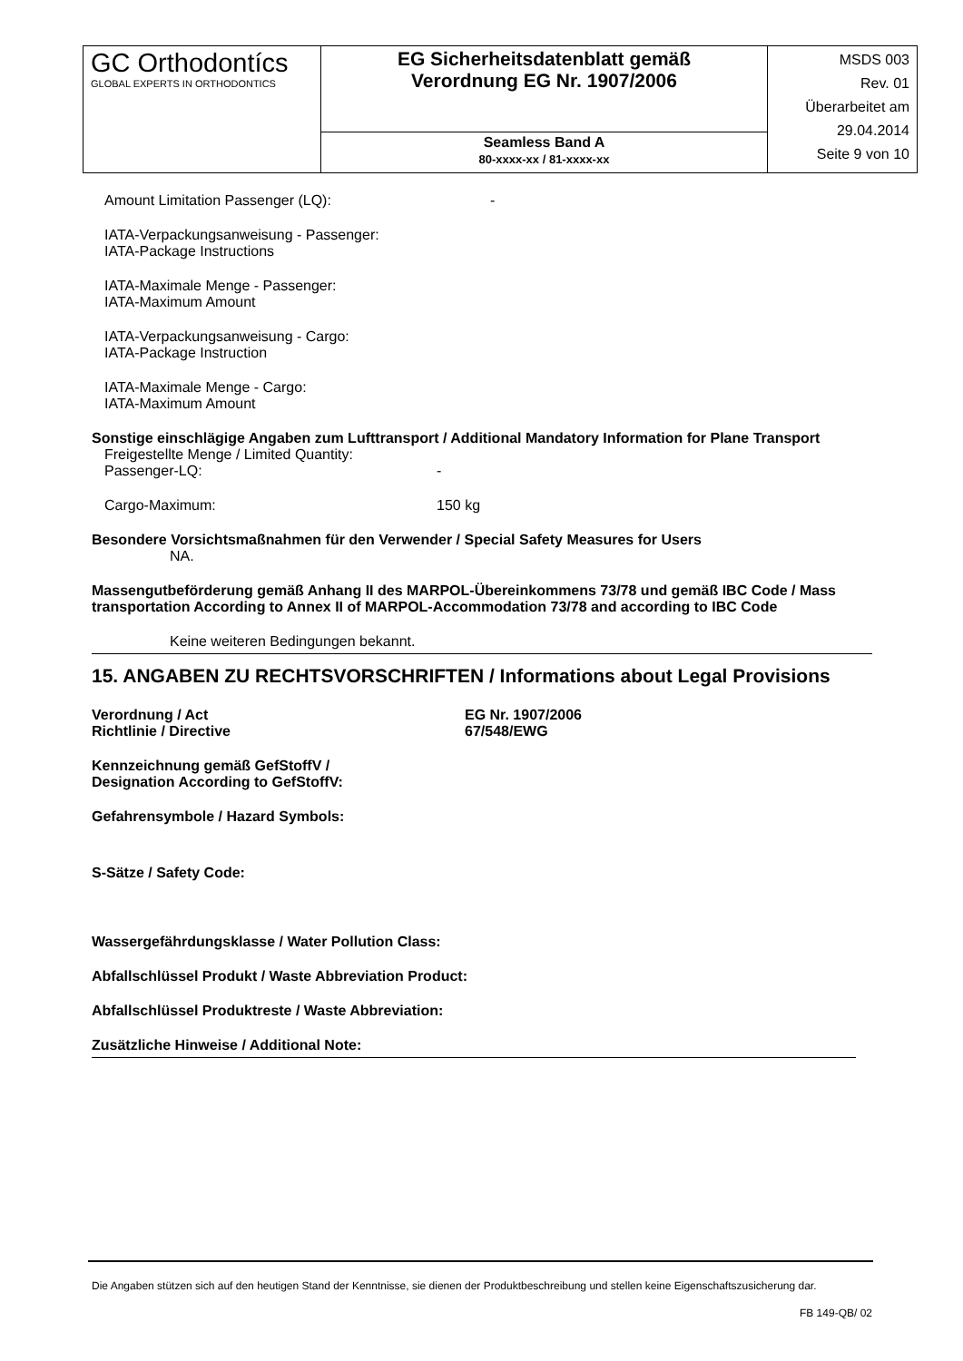| GC Orthodontícs GLOBAL EXPERTS IN ORTHODONTICS | EG Sicherheitsdatenblatt gemäß Verordnung EG Nr. 1907/2006 | MSDS 003 Rev. 01 Überarbeitet am 29.04.2014 Seite 9 von 10 |
| | Seamless Band A 80-xxxx-xx / 81-xxxx-xx | |
Amount Limitation Passenger (LQ): -
IATA-Verpackungsanweisung - Passenger:
IATA-Package Instructions
IATA-Maximale Menge - Passenger:
IATA-Maximum Amount
IATA-Verpackungsanweisung - Cargo:
IATA-Package Instruction
IATA-Maximale Menge - Cargo:
IATA-Maximum Amount
Sonstige einschlägige Angaben zum Lufttransport / Additional Mandatory Information for Plane Transport
Freigestellte Menge / Limited Quantity:
Passenger-LQ: -
Cargo-Maximum: 150 kg
Besondere Vorsichtsmaßnahmen für den Verwender / Special Safety Measures for Users
NA.
Massengutbeförderung gemäß Anhang II des MARPOL-Übereinkommens 73/78 und gemäß IBC Code / Mass transportation According to Annex II of MARPOL-Accommodation 73/78 and according to IBC Code
Keine weiteren Bedingungen bekannt.
15. ANGABEN ZU RECHTSVORSCHRIFTEN / Informations about Legal Provisions
Verordnung / Act
Richtlinie / Directive EG Nr. 1907/2006
67/548/EWG
Kennzeichnung gemäß GefStoffV /
Designation According to GefStoffV:
Gefahrensymbole / Hazard Symbols:
S-Sätze / Safety Code:
Wassergefährdungsklasse / Water Pollution Class:
Abfallschlüssel Produkt / Waste Abbreviation Product:
Abfallschlüssel Produktreste / Waste Abbreviation:
Zusätzliche Hinweise / Additional Note:
Die Angaben stützen sich auf den heutigen Stand der Kenntnisse, sie dienen der Produktbeschreibung und stellen keine Eigenschaftszusicherung dar.
FB 149-QB/ 02